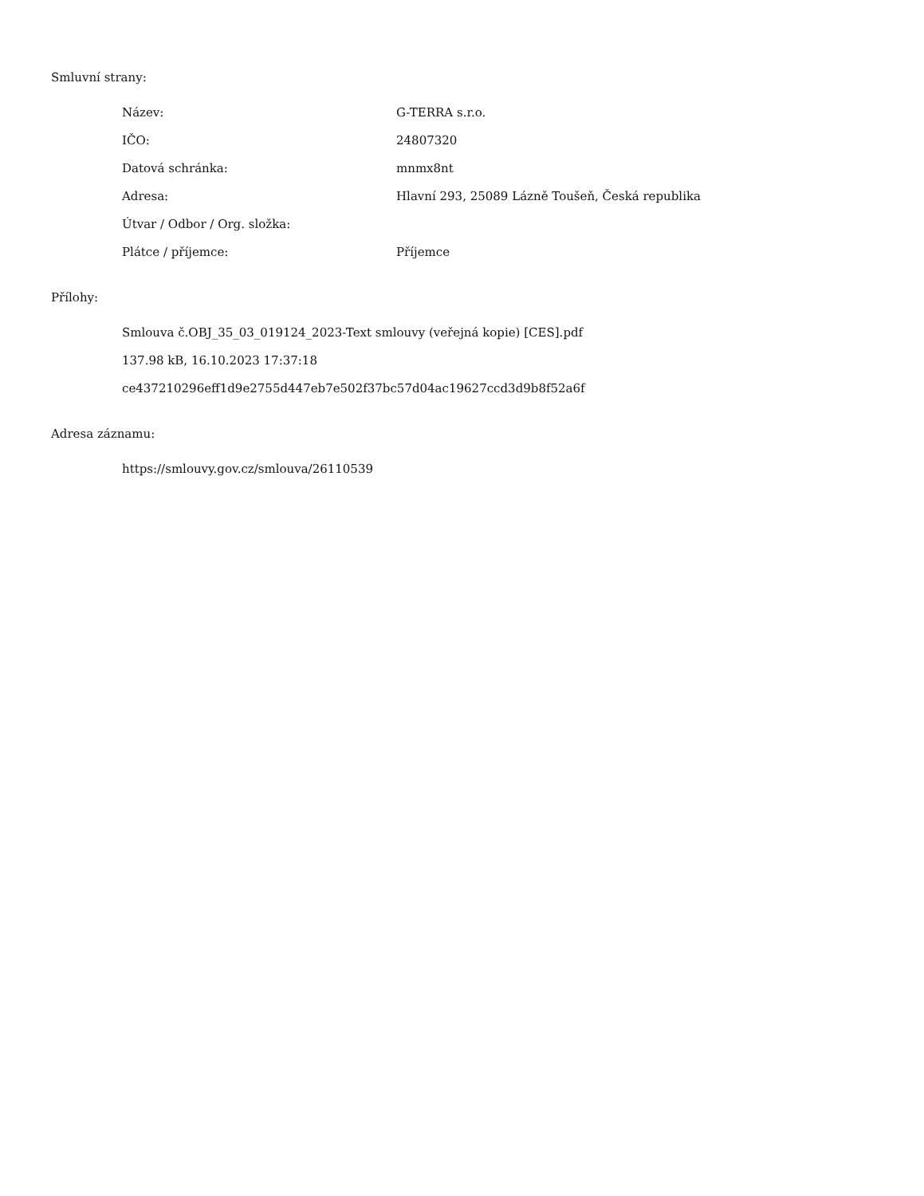Smluvní strany:
| Název: | G-TERRA s.r.o. |
| IČO: | 24807320 |
| Datová schránka: | mnmx8nt |
| Adresa: | Hlavní 293, 25089 Lázně Toušeň, Česká republika |
| Útvar / Odbor / Org. složka: | |
| Plátce / příjemce: | Příjemce |
Přílohy:
Smlouva č.OBJ_35_03_019124_2023-Text smlouvy (veřejná kopie) [CES].pdf
137.98 kB, 16.10.2023 17:37:18
ce437210296eff1d9e2755d447eb7e502f37bc57d04ac19627ccd3d9b8f52a6f
Adresa záznamu:
https://smlouvy.gov.cz/smlouva/26110539